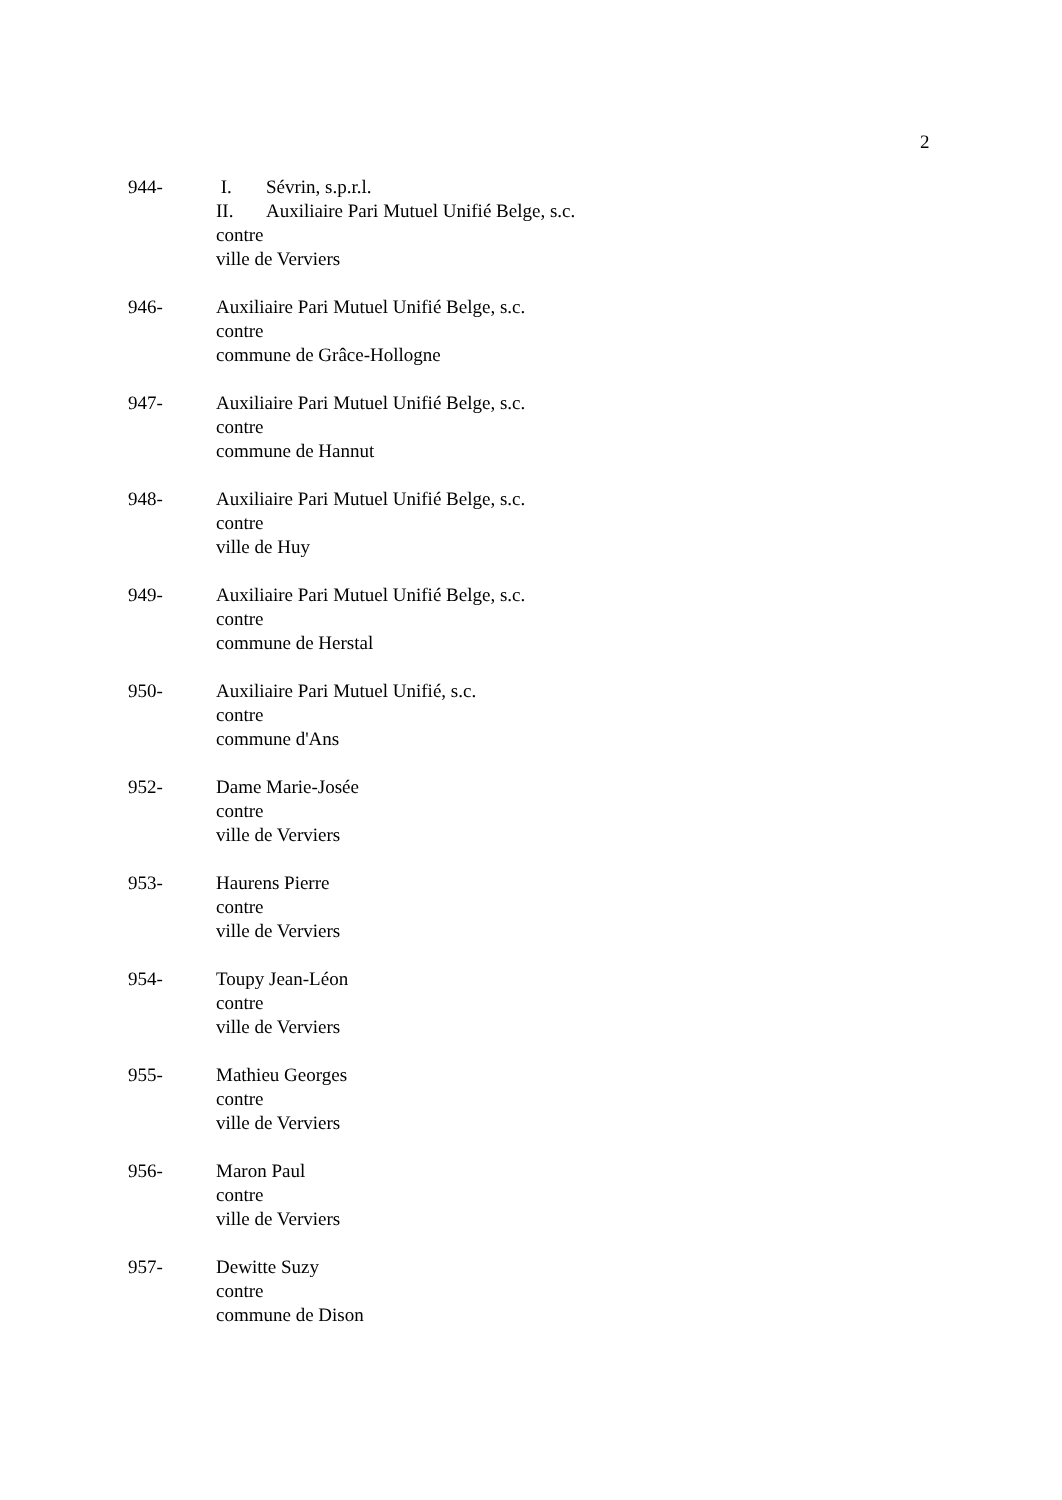2
944- I. Sévrin, s.p.r.l.
II. Auxiliaire Pari Mutuel Unifié Belge, s.c.
contre
ville de Verviers
946- Auxiliaire Pari Mutuel Unifié Belge, s.c.
contre
commune de Grâce-Hollogne
947- Auxiliaire Pari Mutuel Unifié Belge, s.c.
contre
commune de Hannut
948- Auxiliaire Pari Mutuel Unifié Belge, s.c.
contre
ville de Huy
949- Auxiliaire Pari Mutuel Unifié Belge, s.c.
contre
commune de Herstal
950- Auxiliaire Pari Mutuel Unifié, s.c.
contre
commune d'Ans
952- Dame Marie-Josée
contre
ville de Verviers
953- Haurens Pierre
contre
ville de Verviers
954- Toupy Jean-Léon
contre
ville de Verviers
955- Mathieu Georges
contre
ville de Verviers
956- Maron Paul
contre
ville de Verviers
957- Dewitte Suzy
contre
commune de Dison